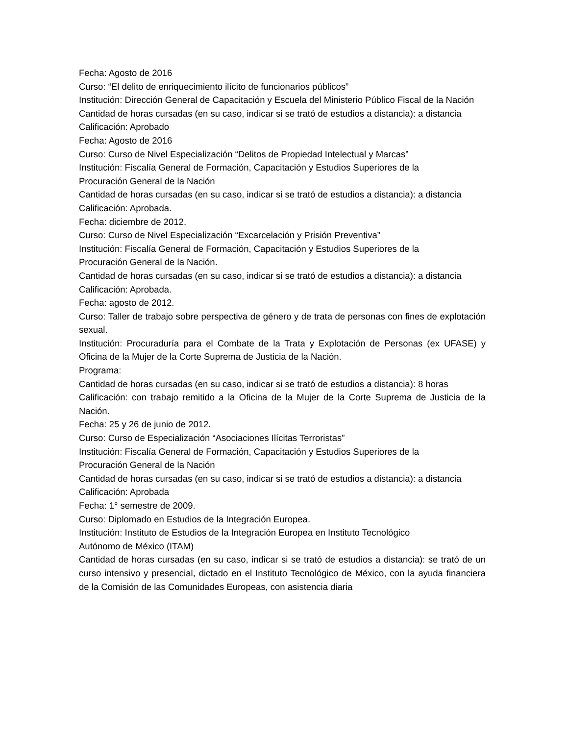Fecha: Agosto de 2016
Curso: “El delito de enriquecimiento ilícito de funcionarios públicos”
Institución: Dirección General de Capacitación y Escuela del Ministerio Público Fiscal de la Nación
Cantidad de horas cursadas (en su caso, indicar si se trató de estudios a distancia): a distancia
Calificación: Aprobado
Fecha: Agosto de 2016
Curso: Curso de Nivel Especialización “Delitos de Propiedad Intelectual y Marcas”
Institución: Fiscalía General de Formación, Capacitación y Estudios Superiores de la
Procuración General de la Nación
Cantidad de horas cursadas (en su caso, indicar si se trató de estudios a distancia): a distancia
Calificación: Aprobada.
Fecha: diciembre de 2012.
Curso: Curso de Nivel Especialización “Excarcelación y Prisión Preventiva”
Institución: Fiscalía General de Formación, Capacitación y Estudios Superiores de la
Procuración General de la Nación.
Cantidad de horas cursadas (en su caso, indicar si se trató de estudios a distancia): a distancia
Calificación: Aprobada.
Fecha: agosto de 2012.
Curso: Taller de trabajo sobre perspectiva de género y de trata de personas con fines de explotación sexual.
Institución: Procuraduría para el Combate de la Trata y Explotación de Personas (ex UFASE) y Oficina de la Mujer de la Corte Suprema de Justicia de la Nación.
Programa:
Cantidad de horas cursadas (en su caso, indicar si se trató de estudios a distancia): 8 horas
Calificación: con trabajo remitido a la Oficina de la Mujer de la Corte Suprema de Justicia de la Nación.
Fecha: 25 y 26 de junio de 2012.
Curso: Curso de Especialización “Asociaciones Ilícitas Terroristas”
Institución: Fiscalía General de Formación, Capacitación y Estudios Superiores de la
Procuración General de la Nación
Cantidad de horas cursadas (en su caso, indicar si se trató de estudios a distancia): a distancia
Calificación: Aprobada
Fecha: 1° semestre de 2009.
Curso: Diplomado en Estudios de la Integración Europea.
Institución: Instituto de Estudios de la Integración Europea en Instituto Tecnológico
Autónomo de México (ITAM)
Cantidad de horas cursadas (en su caso, indicar si se trató de estudios a distancia): se trató de un curso intensivo y presencial, dictado en el Instituto Tecnológico de México, con la ayuda financiera de la Comisión de las Comunidades Europeas, con asistencia diaria